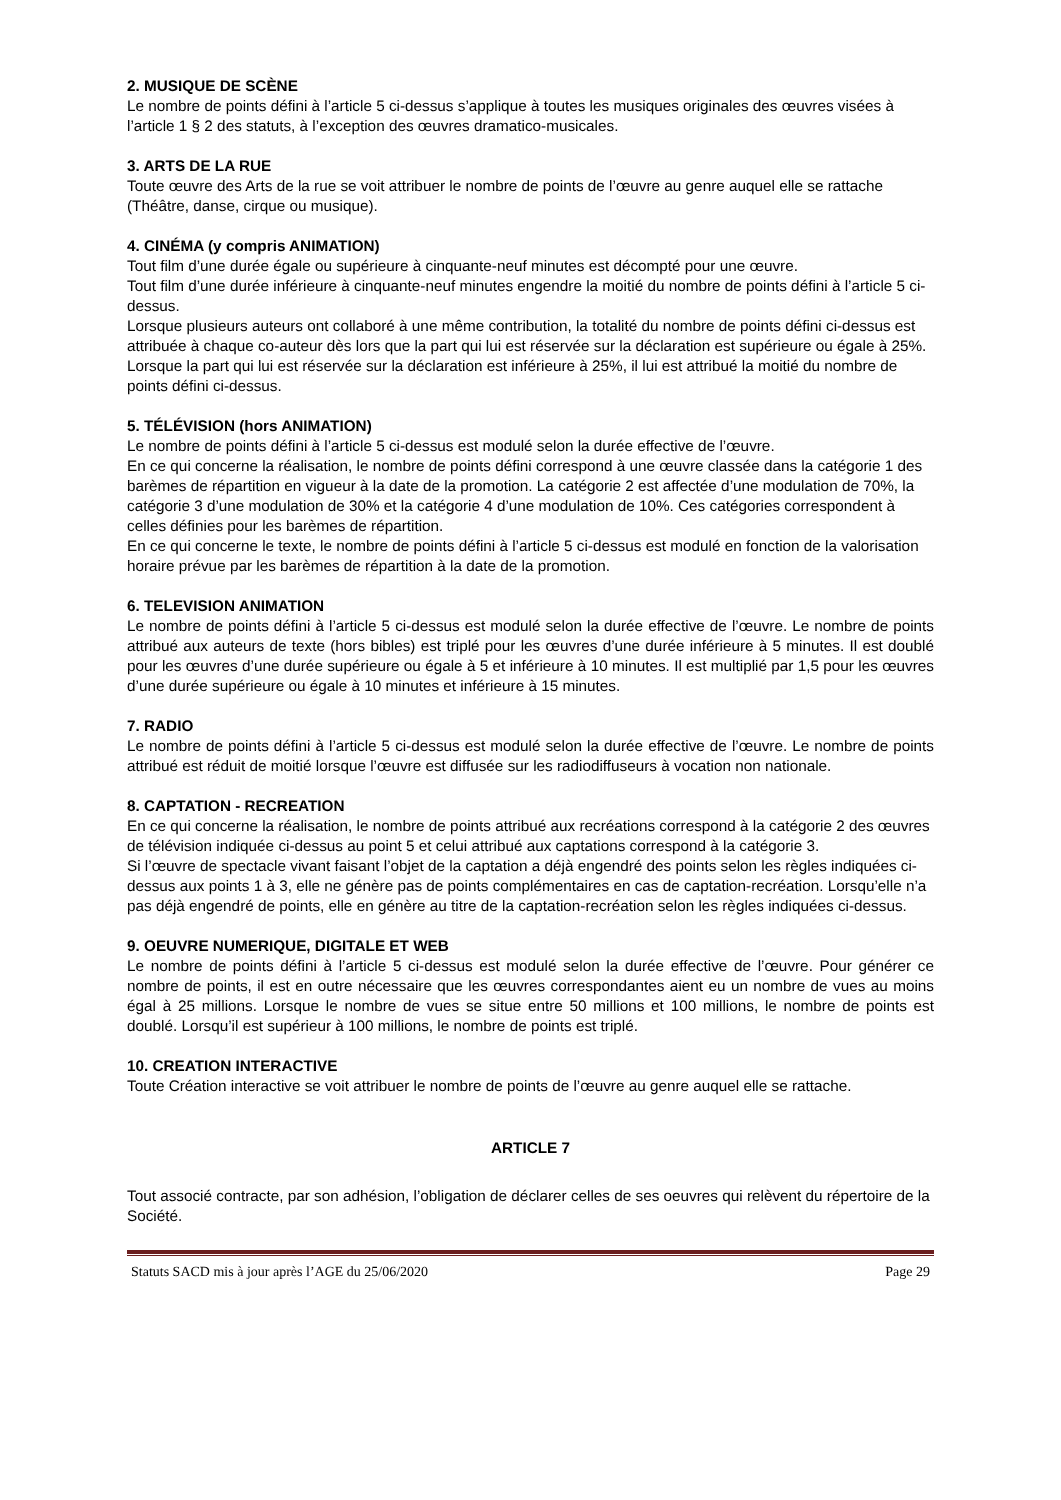2. MUSIQUE DE SCÈNE
Le nombre de points défini à l’article 5 ci-dessus s’applique à toutes les musiques originales des œuvres visées à l’article 1 § 2 des statuts, à l’exception des œuvres dramatico-musicales.
3. ARTS DE LA RUE
Toute œuvre des Arts de la rue se voit attribuer le nombre de points de l’œuvre au genre auquel elle se rattache (Théâtre, danse, cirque ou musique).
4. CINÉMA (y compris ANIMATION)
Tout film d’une durée égale ou supérieure à cinquante-neuf minutes est décompté pour une œuvre.
Tout film d’une durée inférieure à cinquante-neuf minutes engendre la moitié du nombre de points défini à l’article 5 ci-dessus.
Lorsque plusieurs auteurs ont collaboré à une même contribution, la totalité du nombre de points défini ci-dessus est attribuée à chaque co-auteur dès lors que la part qui lui est réservée sur la déclaration est supérieure ou égale à 25%. Lorsque la part qui lui est réservée sur la déclaration est inférieure à 25%, il lui est attribué la moitié du nombre de points défini ci-dessus.
5. TÉLÉVISION (hors ANIMATION)
Le nombre de points défini à l’article 5 ci-dessus est modulé selon la durée effective de l’œuvre.
En ce qui concerne la réalisation, le nombre de points défini correspond à une œuvre classée dans la catégorie 1 des barèmes de répartition en vigueur à la date de la promotion. La catégorie 2 est affectée d’une modulation de 70%, la catégorie 3 d’une modulation de 30% et la catégorie 4 d’une modulation de 10%. Ces catégories correspondent à celles définies pour les barèmes de répartition.
En ce qui concerne le texte, le nombre de points défini à l’article 5 ci-dessus est modulé en fonction de la valorisation horaire prévue par les barèmes de répartition à la date de la promotion.
6. TELEVISION ANIMATION
Le nombre de points défini à l’article 5 ci-dessus est modulé selon la durée effective de l’œuvre. Le nombre de points attribué aux auteurs de texte (hors bibles) est triplé pour les œuvres d’une durée inférieure à 5 minutes. Il est doublé pour les œuvres d’une durée supérieure ou égale à 5 et inférieure à 10 minutes. Il est multiplié par 1,5 pour les œuvres d’une durée supérieure ou égale à 10 minutes et inférieure à 15 minutes.
7. RADIO
Le nombre de points défini à l’article 5 ci-dessus est modulé selon la durée effective de l’œuvre. Le nombre de points attribué est réduit de moitié lorsque l’œuvre est diffusée sur les radiodiffuseurs à vocation non nationale.
8. CAPTATION - RECREATION
En ce qui concerne la réalisation, le nombre de points attribué aux recréations correspond à la catégorie 2 des œuvres de télévision indiquée ci-dessus au point 5 et celui attribué aux captations correspond à la catégorie 3.
Si l’œuvre de spectacle vivant faisant l’objet de la captation a déjà engendré des points selon les règles indiquées ci-dessus aux points 1 à 3, elle ne génère pas de points complémentaires en cas de captation-recréation. Lorsqu’elle n’a pas déjà engendré de points, elle en génère au titre de la captation-recréation selon les règles indiquées ci-dessus.
9. OEUVRE NUMERIQUE, DIGITALE ET WEB
Le nombre de points défini à l’article 5 ci-dessus est modulé selon la durée effective de l’œuvre. Pour générer ce nombre de points, il est en outre nécessaire que les œuvres correspondantes aient eu un nombre de vues au moins égal à 25 millions. Lorsque le nombre de vues se situe entre 50 millions et 100 millions, le nombre de points est doublé. Lorsqu’il est supérieur à 100 millions, le nombre de points est triplé.
10. CREATION INTERACTIVE
Toute Création interactive se voit attribuer le nombre de points de l’œuvre au genre auquel elle se rattache.
ARTICLE 7
Tout associé contracte, par son adhésion, l’obligation de déclarer celles de ses oeuvres qui relèvent du répertoire de la Société.
Statuts SACD mis à jour après l’AGE du 25/06/2020 Page 29